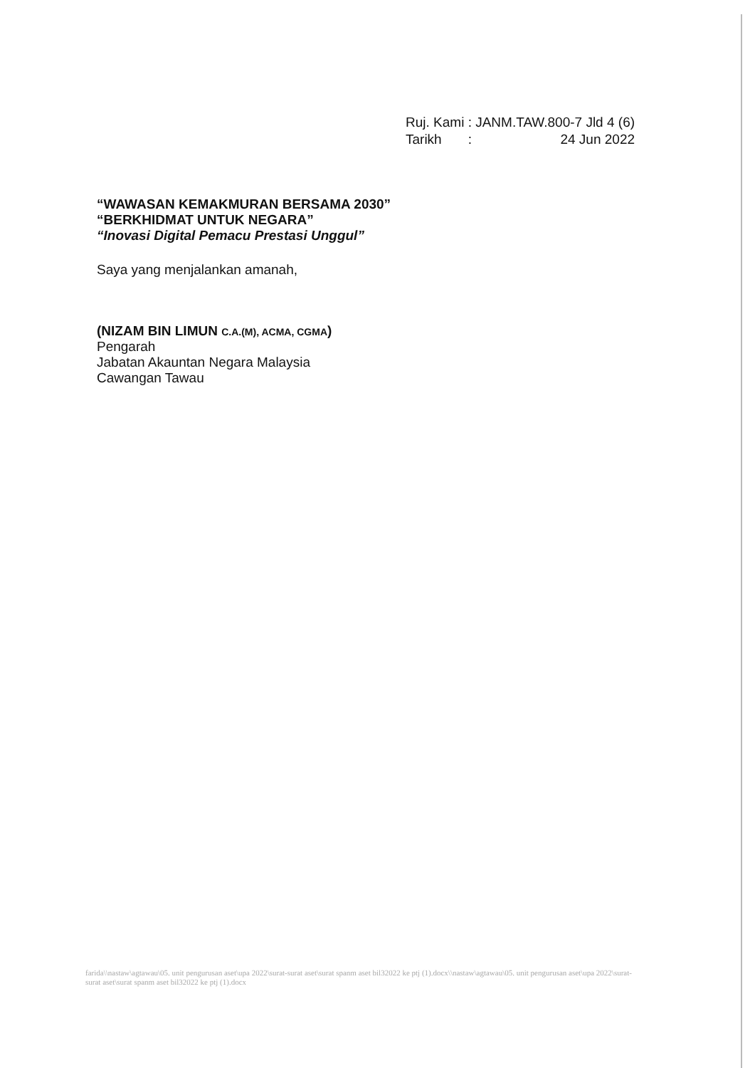| Ruj. Kami | : JANM.TAW.800-7 Jld 4 (6) |
| Tarikh | : 24 Jun 2022 |
“WAWASAN KEMAKMURAN BERSAMA 2030”
“BERKHIDMAT UNTUK NEGARA”
“Inovasi Digital Pemacu Prestasi Unggul”
Saya yang menjalankan amanah,
(NIZAM BIN LIMUN C.A.(M), ACMA, CGMA)
Pengarah
Jabatan Akauntan Negara Malaysia
Cawangan Tawau
farida\\nastaw\agtawau\05. unit pengurusan aset\upa 2022\surat-surat aset\surat spanm aset bil32022 ke ptj (1).docx\\nastaw\agtawau\05. unit pengurusan aset\upa 2022\surat-surat aset\surat spanm aset bil32022 ke ptj (1).docx